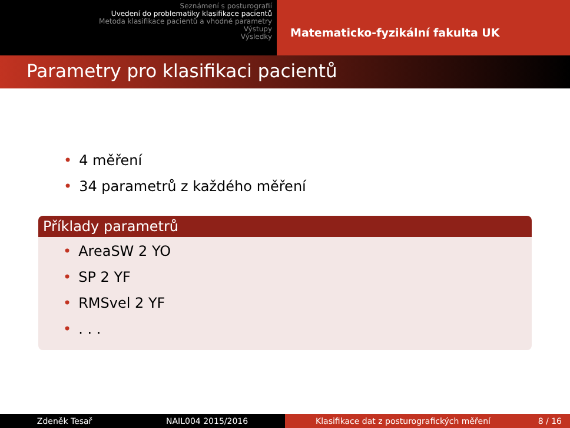Seznámení s posturografií
Uvedení do problematiky klasifikace pacientů
Metoda klasifikace pacientů a vhodné parametry
Výstupy
Výsledky
Matematicko-fyzikální fakulta UK
Parametry pro klasifikaci pacientů
• 4 měření
• 34 parametrů z každého měření
Příklady parametrů
• AreaSW 2 YO
• SP 2 YF
• RMSvel 2 YF
•. . .
Zdeněk Tesař NAIL004 2015/2016 Klasifikace dat z posturografických měření 8 / 16